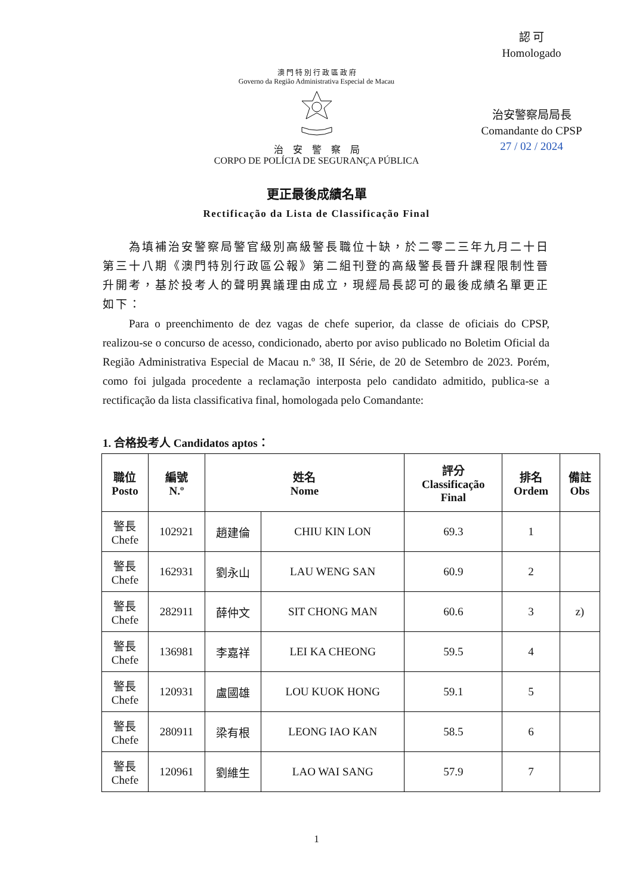認 可
Homologado
治安警察局局長
Comandante do CPSP
27 / 02 / 2024
澳 門 特 別 行 政 區 政 府
Governo da Região Administrativa Especial de Macau
治　安　警　察　局
CORPO DE POLÍCIA DE SEGURANÇA PÚBLICA
更正最後成績名單
Rectificação da Lista de Classificação Final
為填補治安警察局警官級別高級警長職位十缺，於二零二三年九月二十日第三十八期《澳門特別行政區公報》第二組刊登的高級警長晉升課程限制性晉升開考，基於投考人的聲明異議理由成立，現經局長認可的最後成績名單更正如下：
Para o preenchimento de dez vagas de chefe superior, da classe de oficiais do CPSP, realizou-se o concurso de acesso, condicionado, aberto por aviso publicado no Boletim Oficial da Região Administrativa Especial de Macau n.º 38, II Série, de 20 de Setembro de 2023. Porém, como foi julgada procedente a reclamação interposta pelo candidato admitido, publica-se a rectificação da lista classificativa final, homologada pelo Comandante:
1. 合格投考人 Candidatos aptos：
| 職位 Posto | 編號 N.º | 姓名 Nome | | 評分 Classificação Final | 排名 Ordem | 備註 Obs |
| --- | --- | --- | --- | --- | --- | --- |
| 警長 Chefe | 102921 | 趙建倫 | CHIU KIN LON | 69.3 | 1 | |
| 警長 Chefe | 162931 | 劉永山 | LAU WENG SAN | 60.9 | 2 | |
| 警長 Chefe | 282911 | 薛仲文 | SIT CHONG MAN | 60.6 | 3 | z) |
| 警長 Chefe | 136981 | 李嘉祥 | LEI KA CHEONG | 59.5 | 4 | |
| 警長 Chefe | 120931 | 盧國雄 | LOU KUOK HONG | 59.1 | 5 | |
| 警長 Chefe | 280911 | 梁有根 | LEONG IAO KAN | 58.5 | 6 | |
| 警長 Chefe | 120961 | 劉維生 | LAO WAI SANG | 57.9 | 7 | |
1